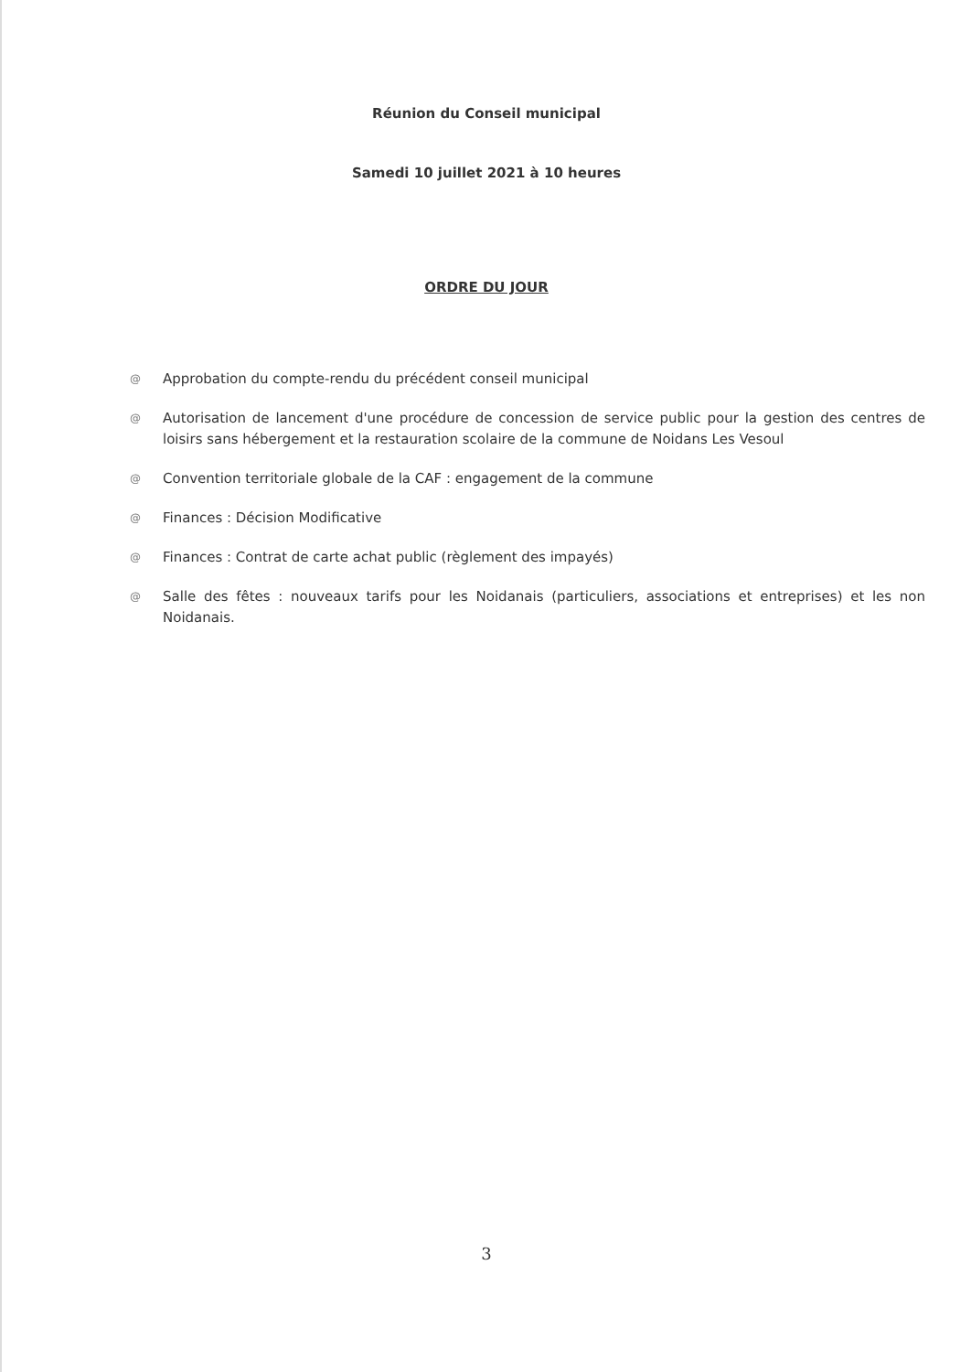Réunion du Conseil municipal
Samedi 10 juillet 2021 à 10 heures
ORDRE DU JOUR
@ Approbation du compte-rendu du précédent conseil municipal
@ Autorisation de lancement d'une procédure de concession de service public pour la gestion des centres de loisirs sans hébergement et la restauration scolaire de la commune de Noidans Les Vesoul
@ Convention territoriale globale de la CAF : engagement de la commune
@ Finances : Décision Modificative
@ Finances : Contrat de carte achat public (règlement des impayés)
@ Salle des fêtes : nouveaux tarifs pour les Noidanais (particuliers, associations et entreprises) et les non Noidanais.
3